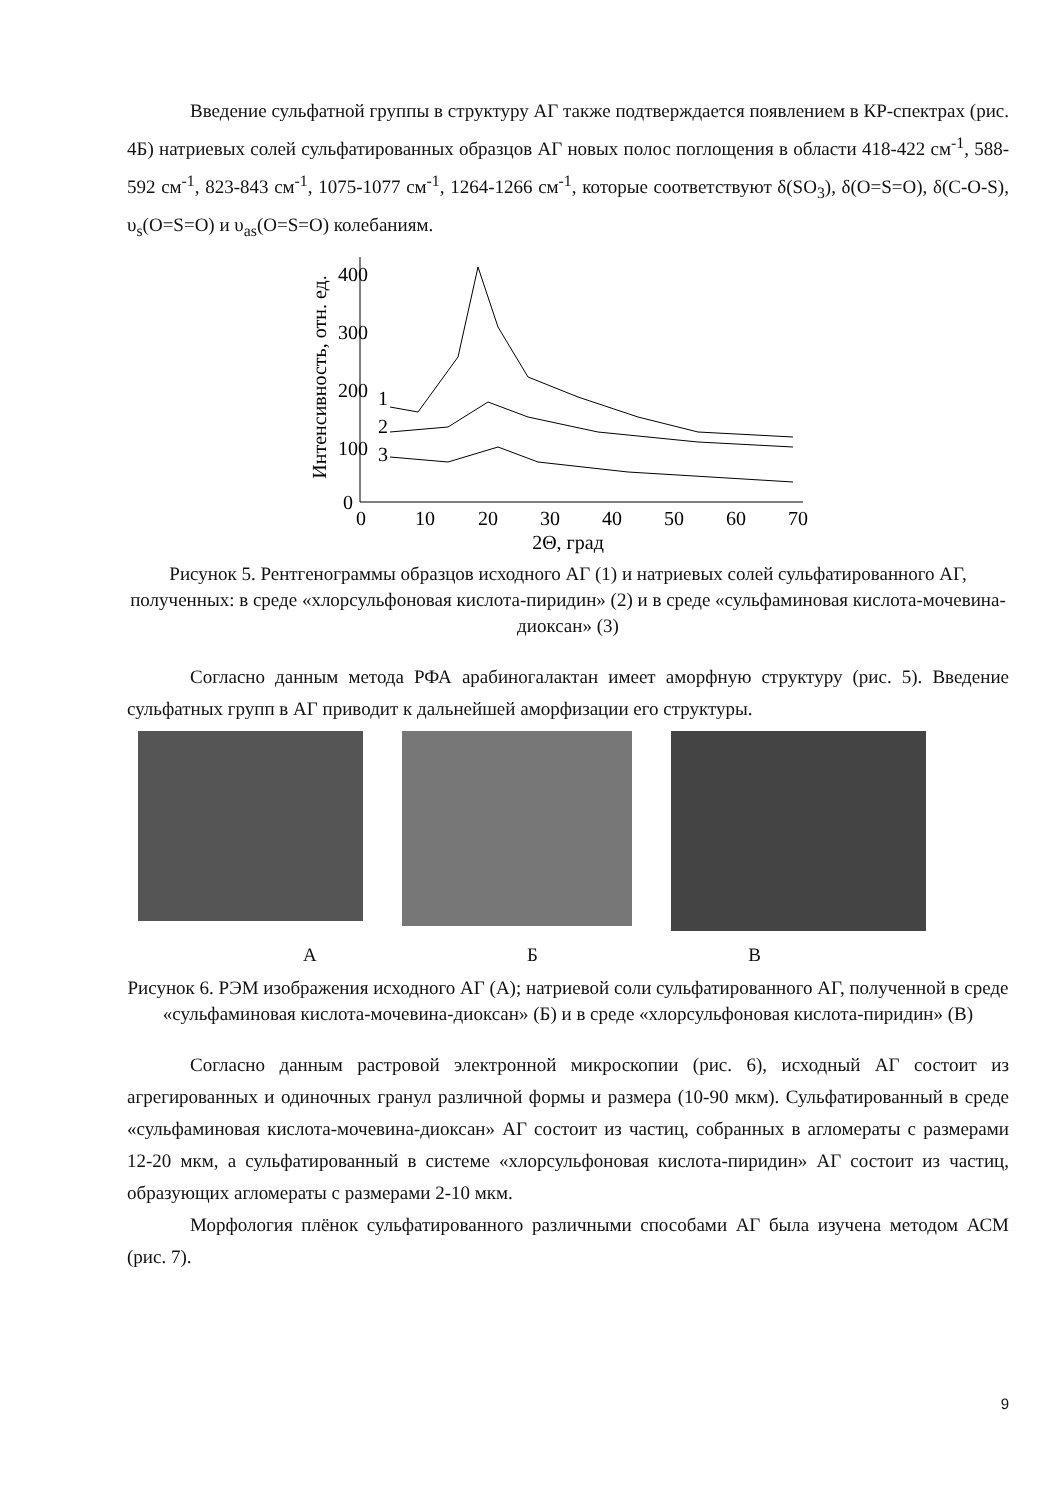Введение сульфатной группы в структуру АГ также подтверждается появлением в КР-спектрах (рис. 4Б) натриевых солей сульфатированных образцов АГ новых полос поглощения в области 418-422 см<sup>-1</sup>, 588-592 см<sup>-1</sup>, 823-843 см<sup>-1</sup>, 1075-1077 см<sup>-1</sup>, 1264-1266 см<sup>-1</sup>, которые соответствуют δ(SO<sub>3</sub>), δ(O=S=O), δ(C-O-S), υ<sub>s</sub>(O=S=O) и υ<sub>as</sub>(O=S=O) колебаниям.
Интенсивность, отн. ед.
400
300
200
100
0
0
10
20
30
40
50
60
70
2Θ, град
1
2
3
Рисунок 5. Рентгенограммы образцов исходного АГ (1) и натриевых солей сульфатированного АГ, полученных: в среде «хлорсульфоновая кислота-пиридин» (2) и в среде «сульфаминовая кислота-мочевина-диоксан» (3)
Согласно данным метода РФА арабиногалактан имеет аморфную структуру (рис. 5). Введение сульфатных групп в АГ приводит к дальнейшей аморфизации его структуры.
А Б В
Рисунок 6. РЭМ изображения исходного АГ (А); натриевой соли сульфатированного АГ, полученной в среде «сульфаминовая кислота-мочевина-диоксан» (Б) и в среде «хлорсульфоновая кислота-пиридин» (В)
Согласно данным растровой электронной микроскопии (рис. 6), исходный АГ состоит из агрегированных и одиночных гранул различной формы и размера (10-90 мкм). Сульфатированный в среде «сульфаминовая кислота-мочевина-диоксан» АГ состоит из частиц, собранных в агломераты с размерами 12-20 мкм, а сульфатированный в системе «хлорсульфоновая кислота-пиридин» АГ состоит из частиц, образующих агломераты с размерами 2-10 мкм.
Морфология плёнок сульфатированного различными способами АГ была изучена методом АСМ (рис. 7).
9